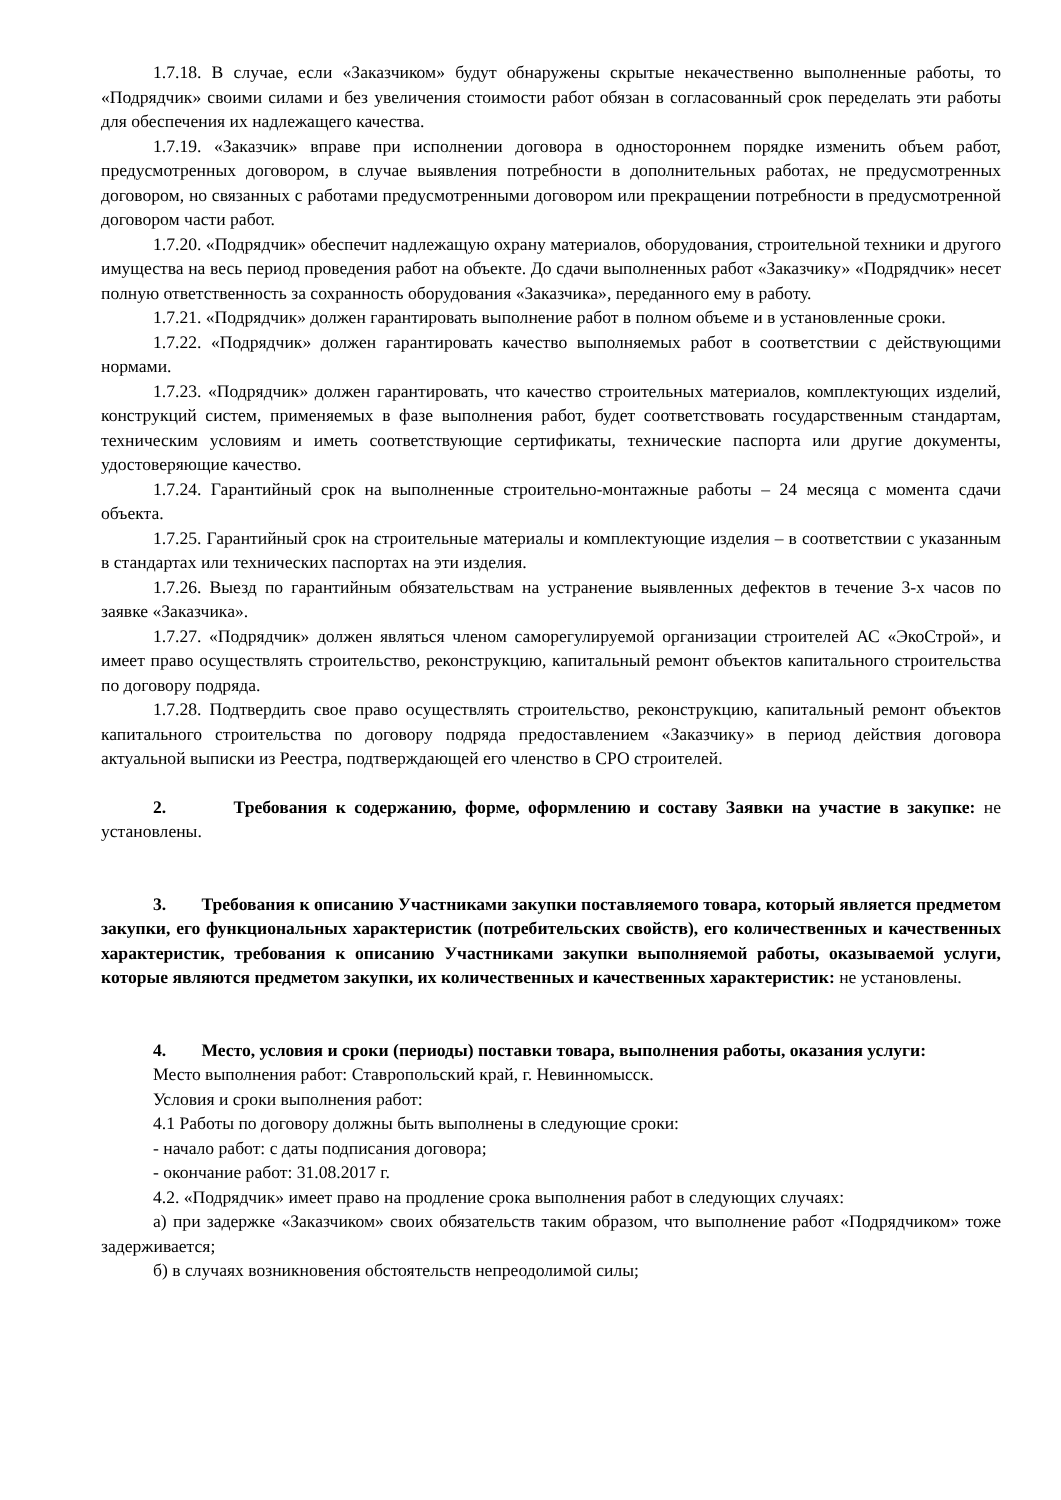1.7.18. В случае, если «Заказчиком» будут обнаружены скрытые некачественно выполненные работы, то «Подрядчик» своими силами и без увеличения стоимости работ обязан в согласованный срок переделать эти работы для обеспечения их надлежащего качества.
1.7.19. «Заказчик» вправе при исполнении договора в одностороннем порядке изменить объем работ, предусмотренных договором, в случае выявления потребности в дополнительных работах, не предусмотренных договором, но связанных с работами предусмотренными договором или прекращении потребности в предусмотренной договором части работ.
1.7.20. «Подрядчик» обеспечит надлежащую охрану материалов, оборудования, строительной техники и другого имущества на весь период проведения работ на объекте. До сдачи выполненных работ «Заказчику» «Подрядчик» несет полную ответственность за сохранность оборудования «Заказчика», переданного ему в работу.
1.7.21. «Подрядчик» должен гарантировать выполнение работ в полном объеме и в установленные сроки.
1.7.22. «Подрядчик» должен гарантировать качество выполняемых работ в соответствии с действующими нормами.
1.7.23. «Подрядчик» должен гарантировать, что качество строительных материалов, комплектующих изделий, конструкций систем, применяемых в фазе выполнения работ, будет соответствовать государственным стандартам, техническим условиям и иметь соответствующие сертификаты, технические паспорта или другие документы, удостоверяющие качество.
1.7.24. Гарантийный срок на выполненные строительно-монтажные работы – 24 месяца с момента сдачи объекта.
1.7.25. Гарантийный срок на строительные материалы и комплектующие изделия – в соответствии с указанным в стандартах или технических паспортах на эти изделия.
1.7.26. Выезд по гарантийным обязательствам на устранение выявленных дефектов в течение 3-х часов по заявке «Заказчика».
1.7.27. «Подрядчик» должен являться членом саморегулируемой организации строителей АС «ЭкоСтрой», и имеет право осуществлять строительство, реконструкцию, капитальный ремонт объектов капитального строительства по договору подряда.
1.7.28. Подтвердить свое право осуществлять строительство, реконструкцию, капитальный ремонт объектов капитального строительства по договору подряда предоставлением «Заказчику» в период действия договора актуальной выписки из Реестра, подтверждающей его членство в СРО строителей.
2. Требования к содержанию, форме, оформлению и составу Заявки на участие в закупке: не установлены.
3. Требования к описанию Участниками закупки поставляемого товара, который является предметом закупки, его функциональных характеристик (потребительских свойств), его количественных и качественных характеристик, требования к описанию Участниками закупки выполняемой работы, оказываемой услуги, которые являются предметом закупки, их количественных и качественных характеристик: не установлены.
4. Место, условия и сроки (периоды) поставки товара, выполнения работы, оказания услуги:
Место выполнения работ: Ставропольский край, г. Невинномысск.
Условия и сроки выполнения работ:
4.1 Работы по договору должны быть выполнены в следующие сроки:
- начало работ: с даты подписания договора;
- окончание работ: 31.08.2017 г.
4.2. «Подрядчик» имеет право на продление срока выполнения работ в следующих случаях:
а) при задержке «Заказчиком» своих обязательств таким образом, что выполнение работ «Подрядчиком» тоже задерживается;
б) в случаях возникновения обстоятельств непреодолимой силы;